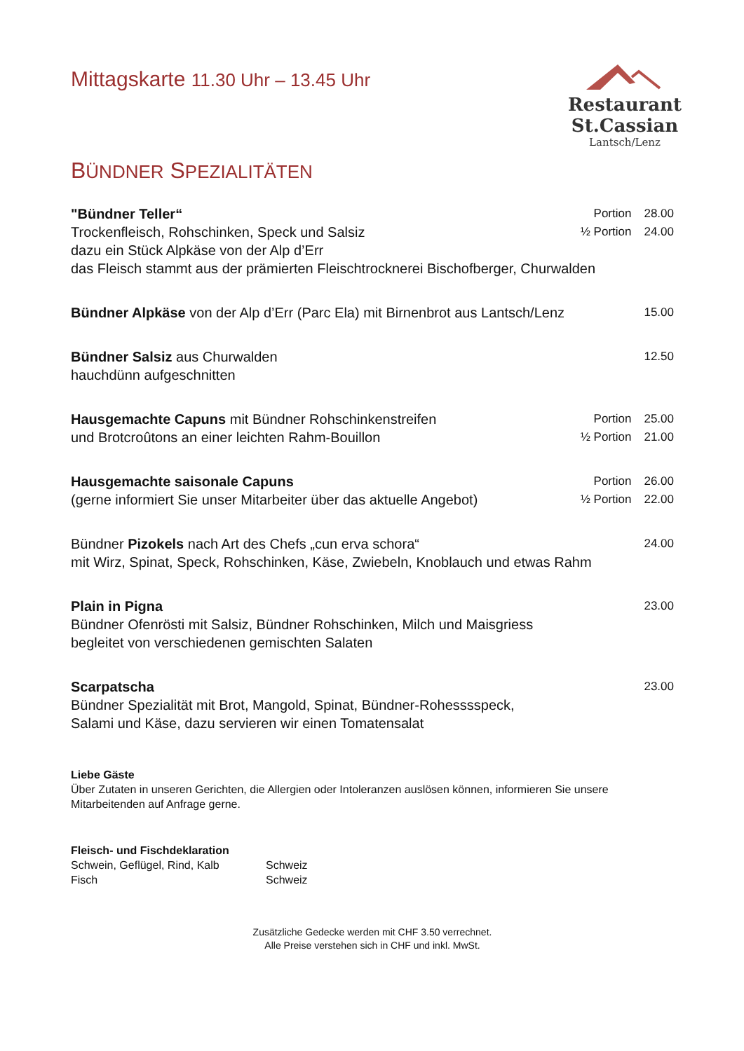Mittagskarte 11.30 Uhr – 13.45 Uhr
Restaurant St.Cassian
Lantsch/Lenz
BÜNDNER SPEZIALITÄTEN
"Bündner Teller“
Trockenfleisch, Rohschinken, Speck und Salsiz
dazu ein Stück Alpkäse von der Alp d’Err
das Fleisch stammt aus der prämierten Fleischtrocknerei Bischofberger, Churwalden
Portion 28.00
½ Portion 24.00
Bündner Alpkäse von der Alp d’Err (Parc Ela) mit Birnenbrot aus Lantsch/Lenz
15.00
Bündner Salsiz aus Churwalden
hauchdünn aufgeschnitten
12.50
Hausgemachte Capuns mit Bündner Rohschinkenstreifen
und Brotcroûtons an einer leichten Rahm-Bouillon
Portion 25.00
½ Portion 21.00
Hausgemachte saisonale Capuns
(gerne informiert Sie unser Mitarbeiter über das aktuelle Angebot)
Portion 26.00
½ Portion 22.00
Bündner Pizokels nach Art des Chefs „cun erva schora“
mit Wirz, Spinat, Speck, Rohschinken, Käse, Zwiebeln, Knoblauch und etwas Rahm
24.00
Plain in Pigna
Bündner Ofenrösti mit Salsiz, Bündner Rohschinken, Milch und Maisgriess
begleitet von verschiedenen gemischten Salaten
23.00
Scarpatscha
Bündner Spezialität mit Brot, Mangold, Spinat, Bündner-Rohesssspeck,
Salami und Käse, dazu servieren wir einen Tomatensalat
23.00
Liebe Gäste
Über Zutaten in unseren Gerichten, die Allergien oder Intoleranzen auslösen können, informieren Sie unsere Mitarbeitenden auf Anfrage gerne.
Fleisch- und Fischdeklaration
| Schwein, Geflügel, Rind, Kalb | Schweiz |
| Fisch | Schweiz |
Zusätzliche Gedecke werden mit CHF 3.50 verrechnet.
Alle Preise verstehen sich in CHF und inkl. MwSt.